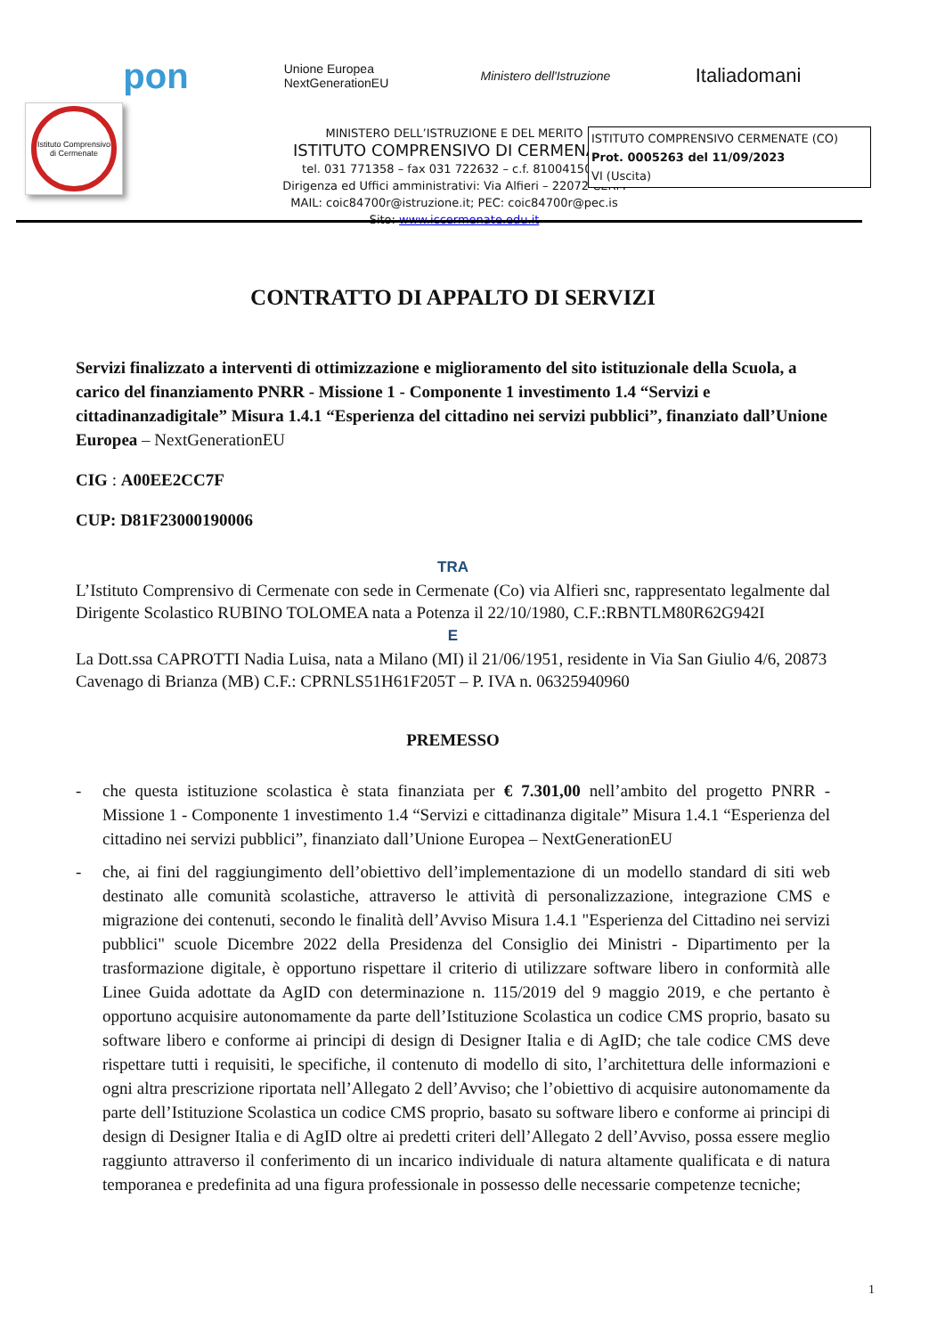pon
Unione Europea
NextGenerationEU
Ministero dell'Istruzione
Italiadomani
MINISTERO DELL’ISTRUZIONE E DEL MERITO
ISTITUTO COMPRENSIVO DI CERMENATE
tel. 031 771358 – fax 031 722632 – c.f. 8100415013
Dirigenza ed Uffici amministrativi: Via Alfieri – 22072 CERM
MAIL: coic84700r@istruzione.it; PEC: coic84700r@pec.is
Sito: www.iccermenate.edu.it
Istituto Comprensivo di Cermenate
ISTITUTO COMPRENSIVO CERMENATE (CO)
Prot. 0005263 del 11/09/2023
VI (Uscita)
CONTRATTO DI APPALTO DI SERVIZI
Servizi finalizzato a interventi di ottimizzazione e miglioramento del sito istituzionale della Scuola, a carico del finanziamento PNRR - Missione 1 - Componente 1 investimento 1.4 “Servizi e cittadinanzadigitale” Misura 1.4.1 “Esperienza del cittadino nei servizi pubblici”, finanziato dall’Unione Europea – NextGenerationEU
CIG : A00EE2CC7F
CUP: D81F23000190006
TRA
L’Istituto Comprensivo di Cermenate con sede in Cermenate (Co) via Alfieri snc, rappresentato legalmente dal Dirigente Scolastico RUBINO TOLOMEA nata a Potenza il 22/10/1980, C.F.:RBNTLM80R62G942I
E
La Dott.ssa CAPROTTI Nadia Luisa, nata a Milano (MI) il 21/06/1951, residente in Via San Giulio 4/6, 20873 Cavenago di Brianza (MB) C.F.: CPRNLS51H61F205T – P. IVA n. 06325940960
PREMESSO
- che questa istituzione scolastica è stata finanziata per € 7.301,00 nell’ambito del progetto PNRR - Missione 1 - Componente 1 investimento 1.4 “Servizi e cittadinanza digitale” Misura 1.4.1 “Esperienza del cittadino nei servizi pubblici”, finanziato dall’Unione Europea – NextGenerationEU
- che, ai fini del raggiungimento dell’obiettivo dell’implementazione di un modello standard di siti web destinato alle comunità scolastiche, attraverso le attività di personalizzazione, integrazione CMS e migrazione dei contenuti, secondo le finalità dell’Avviso Misura 1.4.1 "Esperienza del Cittadino nei servizi pubblici" scuole Dicembre 2022 della Presidenza del Consiglio dei Ministri - Dipartimento per la trasformazione digitale, è opportuno rispettare il criterio di utilizzare software libero in conformità alle Linee Guida adottate da AgID con determinazione n. 115/2019 del 9 maggio 2019, e che pertanto è opportuno acquisire autonomamente da parte dell’Istituzione Scolastica un codice CMS proprio, basato su software libero e conforme ai principi di design di Designer Italia e di AgID; che tale codice CMS deve rispettare tutti i requisiti, le specifiche, il contenuto di modello di sito, l’architettura delle informazioni e ogni altra prescrizione riportata nell’Allegato 2 dell’Avviso; che l’obiettivo di acquisire autonomamente da parte dell’Istituzione Scolastica un codice CMS proprio, basato su software libero e conforme ai principi di design di Designer Italia e di AgID oltre ai predetti criteri dell’Allegato 2 dell’Avviso, possa essere meglio raggiunto attraverso il conferimento di un incarico individuale di natura altamente qualificata e di natura temporanea e predefinita ad una figura professionale in possesso delle necessarie competenze tecniche;
1